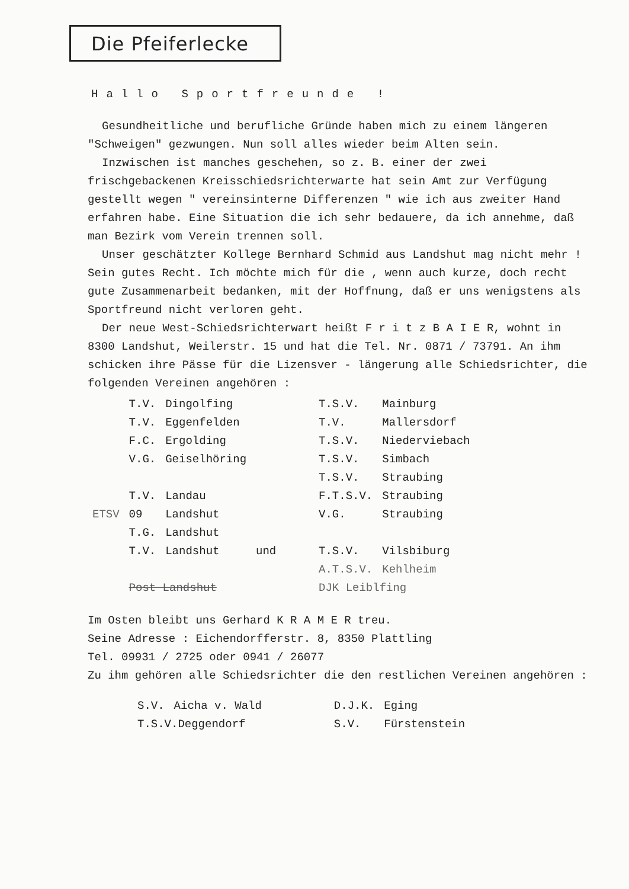Die Pfeiferlecke
Hallo Sportfreunde !
Gesundheitliche und berufliche Gründe haben mich zu einem längeren "Schweigen" gezwungen. Nun soll alles wieder beim Alten sein.
Inzwischen ist manches geschehen, so z. B. einer der zwei frischgebackenen Kreisschiedsrichterwarte hat sein Amt zur Verfügung gestellt wegen " vereinsinterne Differenzen " wie ich aus zweiter Hand erfahren habe. Eine Situation die ich sehr bedauere, da ich annehme, daß man Bezirk vom Verein trennen soll.
Unser geschätzter Kollege Bernhard Schmid aus Landshut mag nicht mehr ! Sein gutes Recht. Ich möchte mich für die , wenn auch kurze, doch recht gute Zusammenarbeit bedanken, mit der Hoffnung, daß er uns wenigstens als Sportfreund nicht verloren geht.
Der neue West-Schiedsrichterwart heißt F r i t z B A I E R, wohnt in 8300 Landshut, Weilerstr. 15 und hat die Tel. Nr. 0871 / 73791. An ihm schicken ihre Pässe für die Lizensver - längerung alle Schiedsrichter, die folgenden Vereinen angehören :
| | T.V. | Dingolfing | | T.S.V. | Mainburg |
| | T.V. | Eggenfelden | | T.V. | Mallersdorf |
| | F.C. | Ergolding | | T.S.V. | Niederviebach |
| | V.G. | Geiselhöring | | T.S.V. | Simbach |
| | | | | T.S.V. | Straubing |
| | T.V. | Landau | | F.T.S.V. | Straubing |
| ETSV | 09 | Landshut | | V.G. | Straubing |
| | T.G. | Landshut | | | |
| | T.V. | Landshut | und | T.S.V. | Vilsbiburg |
| | | | | A.T.S.V. | Kehlheim |
| | Post Landshut | | | DJK Leiblfing | |
Im Osten bleibt uns Gerhard K R A M E R treu.
Seine Adresse : Eichendorfferstr. 8, 8350 Plattling
Tel. 09931 / 2725 oder 0941 / 26077
Zu ihm gehören alle Schiedsrichter die den restlichen Vereinen angehören :
| | S.V. | Aicha v. Wald | | D.J.K. | Eging |
| | T.S.V.Deggendorf | | | S.V. | Fürstenstein |